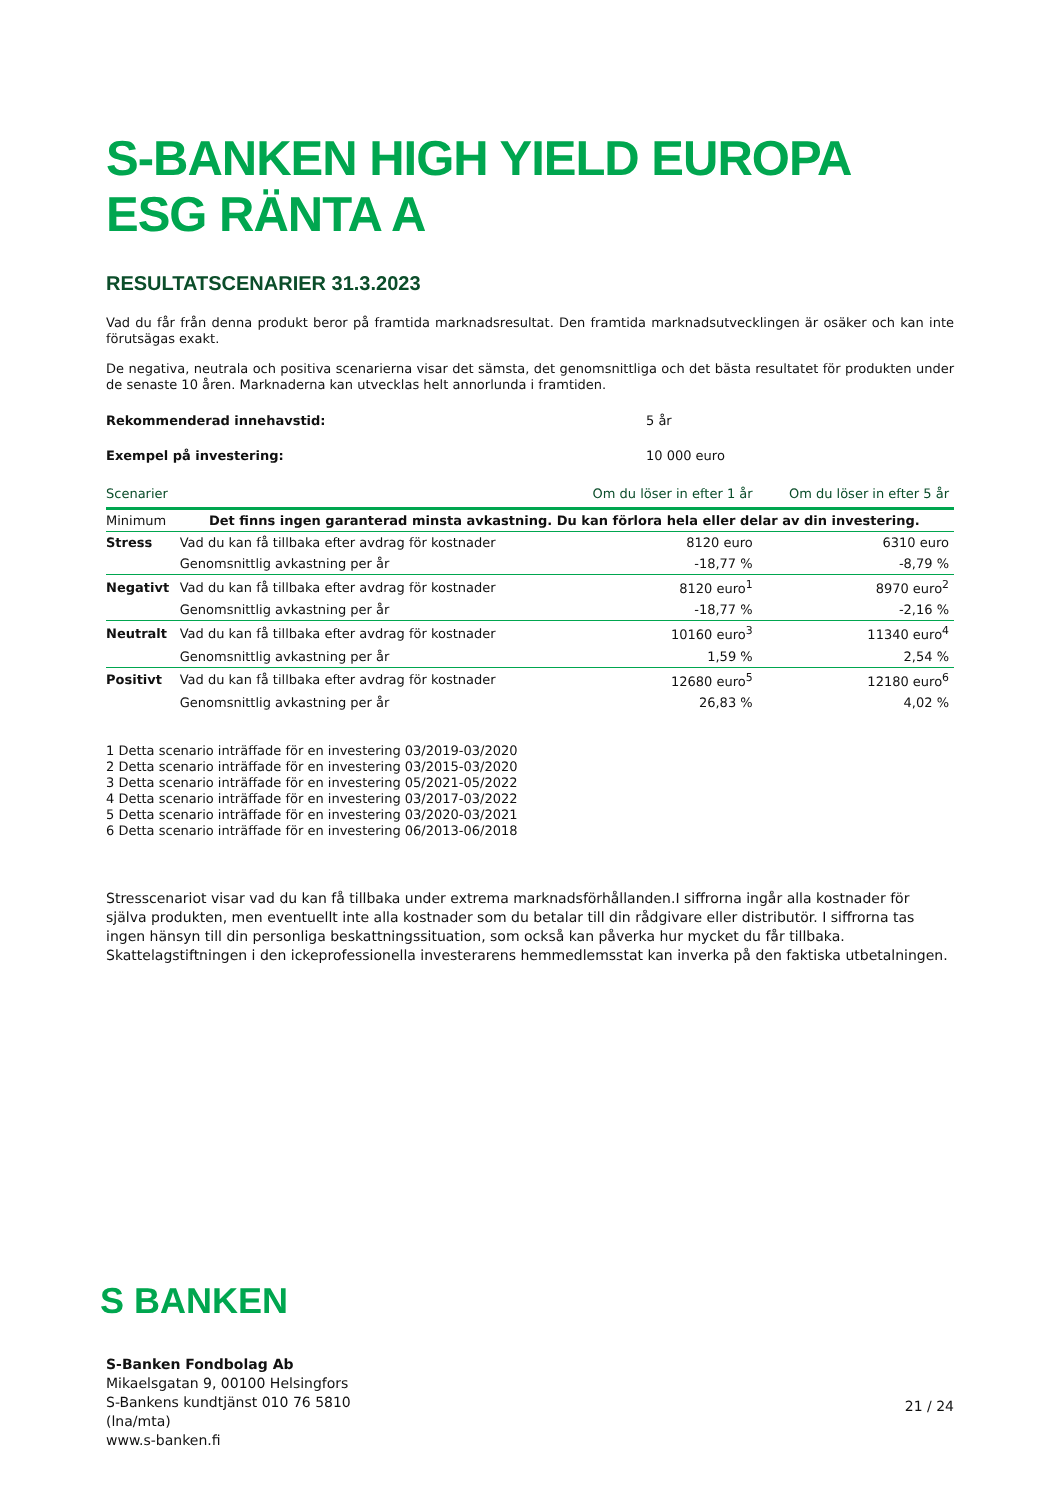S-BANKEN HIGH YIELD EUROPA ESG RÄNTA A
RESULTATSCENARIER 31.3.2023
Vad du får från denna produkt beror på framtida marknadsresultat. Den framtida marknadsutvecklingen är osäker och kan inte förutsägas exakt.
De negativa, neutrala och positiva scenarierna visar det sämsta, det genomsnittliga och det bästa resultatet för produkten under de senaste 10 åren. Marknaderna kan utvecklas helt annorlunda i framtiden.
Rekommenderad innehavstid: 5 år
Exempel på investering: 10 000 euro
| Scenarier | | Om du löser in efter 1 år | Om du löser in efter 5 år |
| --- | --- | --- | --- |
| Minimum | Det finns ingen garanterad minsta avkastning. Du kan förlora hela eller delar av din investering. | | |
| Stress | Vad du kan få tillbaka efter avdrag för kostnader | 8120 euro | 6310 euro |
| | Genomsnittlig avkastning per år | -18,77 % | -8,79 % |
| Negativt | Vad du kan få tillbaka efter avdrag för kostnader | 8120 euro<sup>1</sup> | 8970 euro<sup>2</sup> |
| | Genomsnittlig avkastning per år | -18,77 % | -2,16 % |
| Neutralt | Vad du kan få tillbaka efter avdrag för kostnader | 10160 euro<sup>3</sup> | 11340 euro<sup>4</sup> |
| | Genomsnittlig avkastning per år | 1,59 % | 2,54 % |
| Positivt | Vad du kan få tillbaka efter avdrag för kostnader | 12680 euro<sup>5</sup> | 12180 euro<sup>6</sup> |
| | Genomsnittlig avkastning per år | 26,83 % | 4,02 % |
1 Detta scenario inträffade för en investering 03/2019-03/2020
2 Detta scenario inträffade för en investering 03/2015-03/2020
3 Detta scenario inträffade för en investering 05/2021-05/2022
4 Detta scenario inträffade för en investering 03/2017-03/2022
5 Detta scenario inträffade för en investering 03/2020-03/2021
6 Detta scenario inträffade för en investering 06/2013-06/2018
Stresscenariot visar vad du kan få tillbaka under extrema marknadsförhållanden.I siffrorna ingår alla kostnader för själva produkten, men eventuellt inte alla kostnader som du betalar till din rådgivare eller distributör. I siffrorna tas ingen hänsyn till din personliga beskattningssituation, som också kan påverka hur mycket du får tillbaka. Skattelagstiftningen i den ickeprofessionella investerarens hemmedlemsstat kan inverka på den faktiska utbetalningen.
S BANKEN
S-Banken Fondbolag Ab
Mikaelsgatan 9, 00100 Helsingfors
S-Bankens kundtjänst 010 76 5810
(lna/mta)
www.s-banken.fi
21 / 24